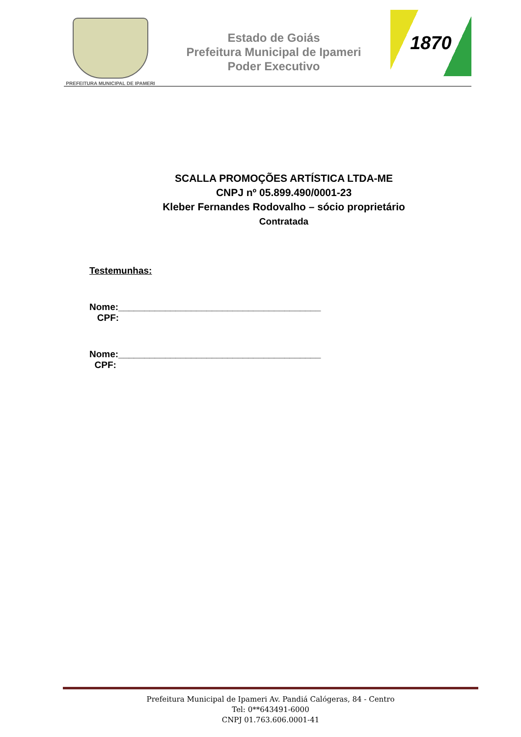PREFEITURA MUNICIPAL DE IPAMERI
Estado de Goiás
Prefeitura Municipal de Ipameri
Poder Executivo
1870
SCALLA PROMOÇÕES ARTÍSTICA LTDA-ME
CNPJ nº 05.899.490/0001-23
Kleber Fernandes Rodovalho – sócio proprietário
Contratada
Testemunhas:
Nome:_______________________________________
CPF:
Nome:_______________________________________
CPF:
Prefeitura Municipal de Ipameri Av. Pandiá Calógeras, 84 - Centro
Tel: 0**643491-6000
CNPJ 01.763.606.0001-41